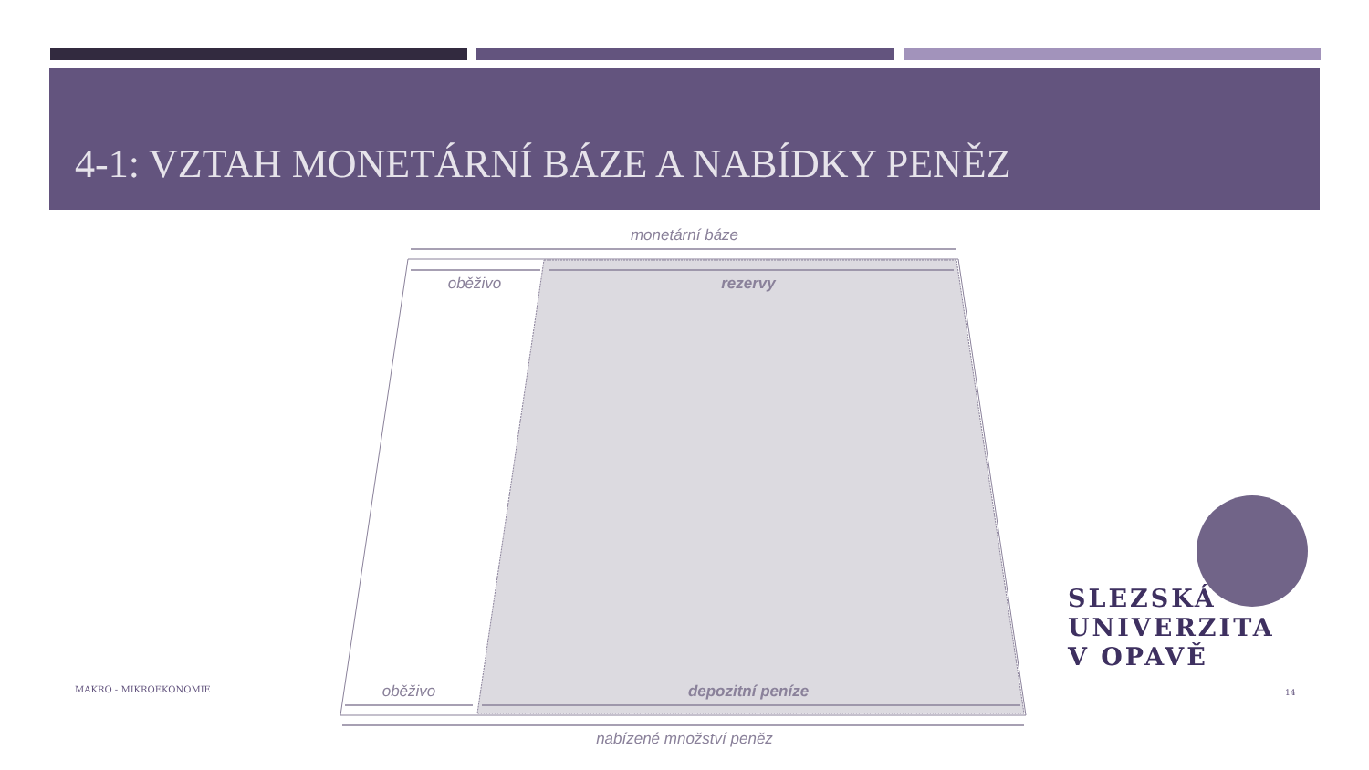4-1: VZTAH MONETÁRNÍ BÁZE A NABÍDKY PENĚZ
monetární báze
oběživo rezervy
oběživo depozitní peníze
nabízené množství peněz
MAKRO - MIKROEKONOMIE 14
SLEZSKÁ
UNIVERZITA
V OPAVĚ